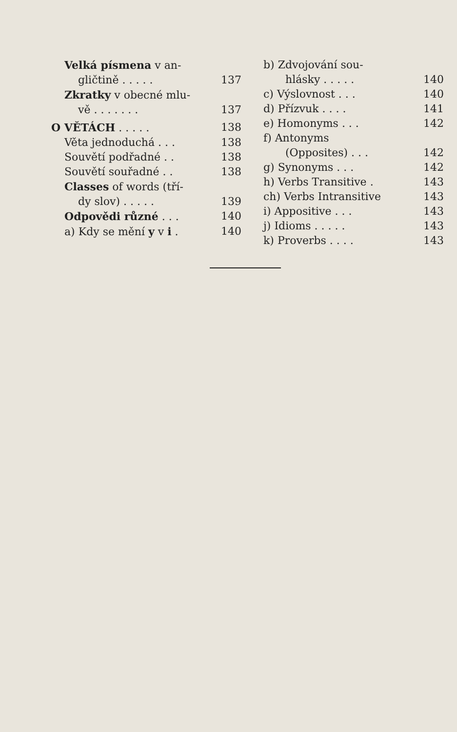Velká písmena v an-
gličtině . . . . . 137
Zkratky v obecné mlu-
vě . . . . . . . 137
O VĚTÁCH . . . . . 138
Věta jednoduchá . . . 138
Souvětí podřadné . . 138
Souvětí souřadné . . 138
Classes of words (tří-
dy slov) . . . . . 139
Odpovědi různé . . . 140
a) Kdy se mění y v i . 140
b) Zdvojování sou-
hlásky . . . . . 140
c) Výslovnost . . . 140
d) Přízvuk . . . . 141
e) Homonyms . . . 142
f) Antonyms
(Opposites) . . . 142
g) Synonyms . . . 142
h) Verbs Transitive . 143
ch) Verbs Intransitive 143
i) Appositive . . . 143
j) Idioms . . . . . 143
k) Proverbs . . . . 143